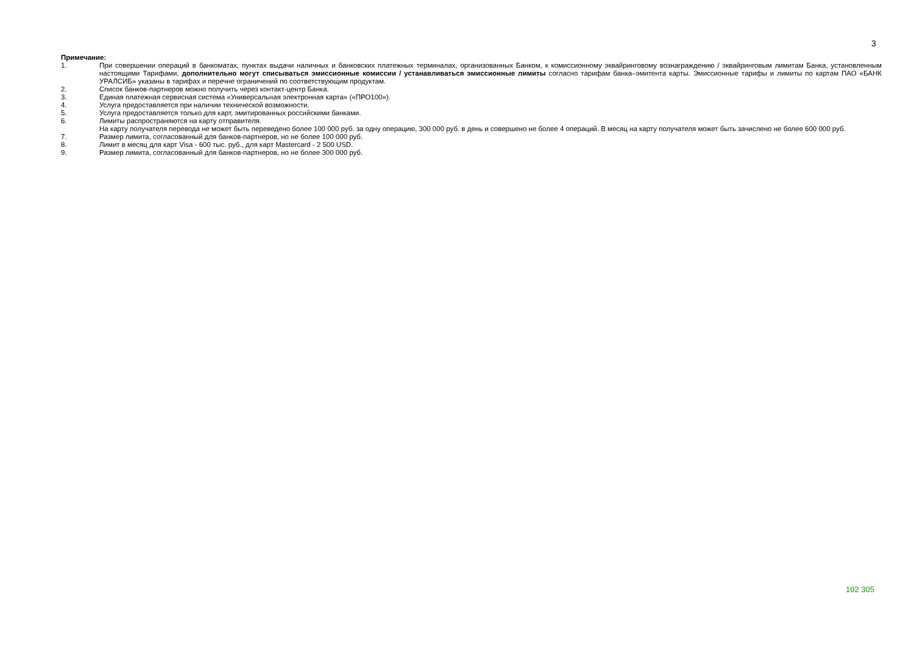3
Примечание:
1. При совершении операций в банкоматах, пунктах выдачи наличных и банковских платежных терминалах, организованных Банком, к комиссионному эквайринговому вознаграждению / эквайринговым лимитам Банка, установленным настоящими Тарифами, дополнительно могут списываться эмиссионные комиссии / устанавливаться эмиссионные лимиты согласно тарифам банка–эмитента карты. Эмиссионные тарифы и лимиты по картам ПАО «БАНК УРАЛСИБ» указаны в тарифах и перечне ограничений по соответствующим продуктам.
2. Список банков-партнеров можно получить через контакт-центр Банка.
3. Единая платежная сервисная система «Универсальная электронная карта» («ПРО100»).
4. Услуга предоставляется при наличии технической возможности.
5. Услуга предоставляется только для карт, эмитированных российскими банками.
6. Лимиты распространяются на карту отправителя.
На карту получателя перевода не может быть переведено более 100 000 руб. за одну операцию, 300 000 руб. в день и совершено не более 4 операций. В месяц на карту получателя может быть зачислено не более 600 000 руб.
7. Размер лимита, согласованный для банков-партнеров, но не более 100 000 руб.
8. Лимит в месяц для карт Visa - 600 тыс. руб., для карт Mastercard - 2 500 USD.
9. Размер лимита, согласованный для банков-партнеров, но не более 300 000 руб.
102 305